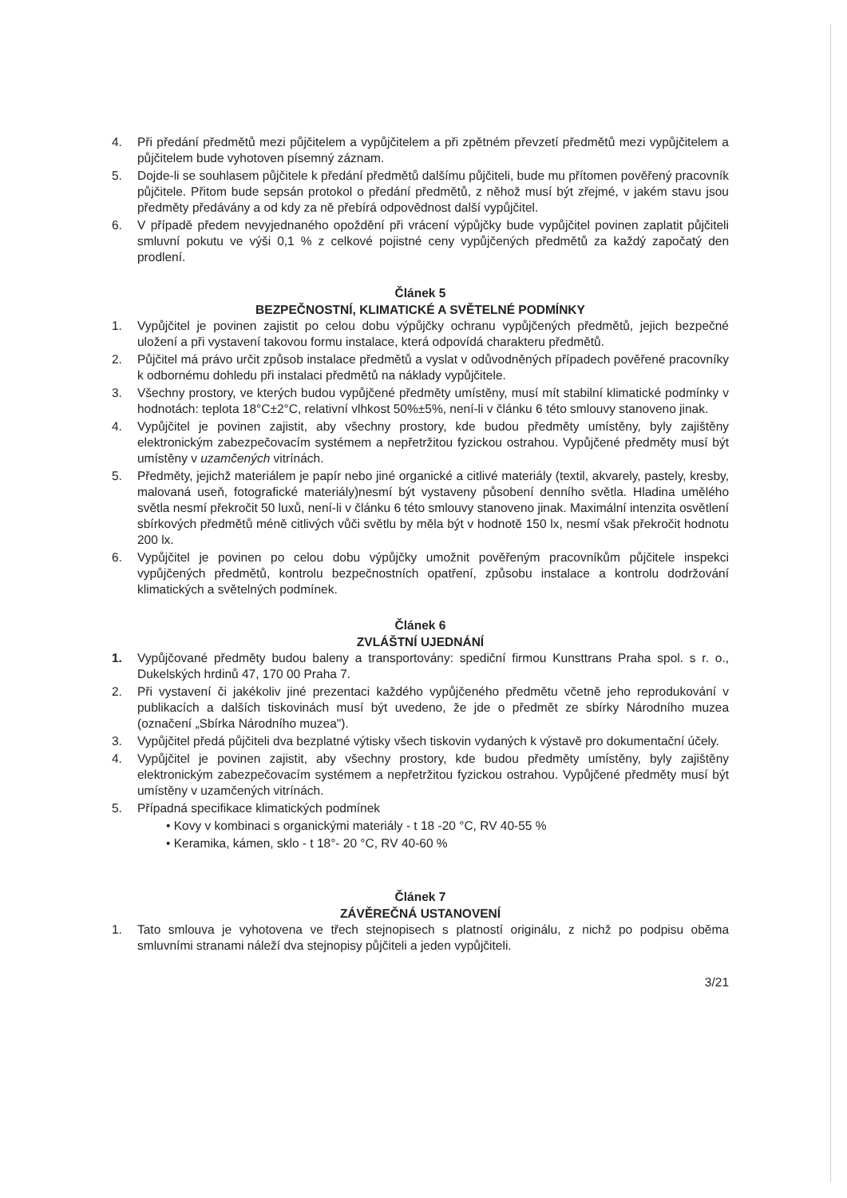4. Při předání předmětů mezi půjčitelem a vypůjčitelem a při zpětném převzetí předmětů mezi vypůjčitelem a půjčitelem bude vyhotoven písemný záznam.
5. Dojde-li se souhlasem půjčitele k předání předmětů dalšímu půjčiteli, bude mu přítomen pověřený pracovník půjčitele. Přitom bude sepsán protokol o předání předmětů, z něhož musí být zřejmé, v jakém stavu jsou předměty předávány a od kdy za ně přebírá odpovědnost další vypůjčitel.
6. V případě předem nevyjednaného opoždění při vrácení výpůjčky bude vypůjčitel povinen zaplatit půjčiteli smluvní pokutu ve výši 0,1 % z celkové pojistné ceny vypůjčených předmětů za každý započatý den prodlení.
Článek 5
BEZPEČNOSTNÍ, KLIMATICKÉ A SVĚTELNÉ PODMÍNKY
1. Vypůjčitel je povinen zajistit po celou dobu výpůjčky ochranu vypůjčených předmětů, jejich bezpečné uložení a při vystavení takovou formu instalace, která odpovídá charakteru předmětů.
2. Půjčitel má právo určit způsob instalace předmětů a vyslat v odůvodněných případech pověřené pracovníky k odbornému dohledu při instalaci předmětů na náklady vypůjčitele.
3. Všechny prostory, ve kterých budou vypůjčené předměty umístěny, musí mít stabilní klimatické podmínky v hodnotách: teplota 18°C±2°C, relativní vlhkost 50%±5%, není-li v článku 6 této smlouvy stanoveno jinak.
4. Vypůjčitel je povinen zajistit, aby všechny prostory, kde budou předměty umístěny, byly zajištěny elektronickým zabezpečovacím systémem a nepřetržitou fyzickou ostrahou. Vypůjčené předměty musí být umístěny v uzamčených vitrínách.
5. Předměty, jejichž materiálem je papír nebo jiné organické a citlivé materiály (textil, akvarely, pastely, kresby, malovaná useň, fotografické materiály)nesmí být vystaveny působení denního světla. Hladina umělého světla nesmí překročit 50 luxů, není-li v článku 6 této smlouvy stanoveno jinak. Maximální intenzita osvětlení sbírkových předmětů méně citlivých vůči světlu by měla být v hodnotě 150 lx, nesmí však překročit hodnotu 200 lx.
6. Vypůjčitel je povinen po celou dobu výpůjčky umožnit pověřeným pracovníkům půjčitele inspekci vypůjčených předmětů, kontrolu bezpečnostních opatření, způsobu instalace a kontrolu dodržování klimatických a světelných podmínek.
Článek 6
ZVLÁŠTNÍ UJEDNÁNÍ
1. Vypůjčované předměty budou baleny a transportovány: spediční firmou Kunsttrans Praha spol. s r. o., Dukelských hrdinů 47, 170 00 Praha 7.
2. Při vystavení či jakékoliv jiné prezentaci každého vypůjčeného předmětu včetně jeho reprodukování v publikacích a dalších tiskovinách musí být uvedeno, že jde o předmět ze sbírky Národního muzea (označení „Sbírka Národního muzea").
3. Vypůjčitel předá půjčiteli dva bezplatné výtisky všech tiskovin vydaných k výstavě pro dokumentační účely.
4. Vypůjčitel je povinen zajistit, aby všechny prostory, kde budou předměty umístěny, byly zajištěny elektronickým zabezpečovacím systémem a nepřetržitou fyzickou ostrahou. Vypůjčené předměty musí být umístěny v uzamčených vitrínách.
5. Případná specifikace klimatických podmínek
• Kovy v kombinaci s organickými materiály - t 18 -20 °C, RV 40-55 %
• Keramika, kámen, sklo - t 18°- 20 °C, RV 40-60 %
Článek 7
ZÁVĚREČNÁ USTANOVENÍ
1. Tato smlouva je vyhotovena ve třech stejnopisech s platností originálu, z nichž po podpisu oběma smluvními stranami náleží dva stejnopisy půjčiteli a jeden vypůjčiteli.
3/21